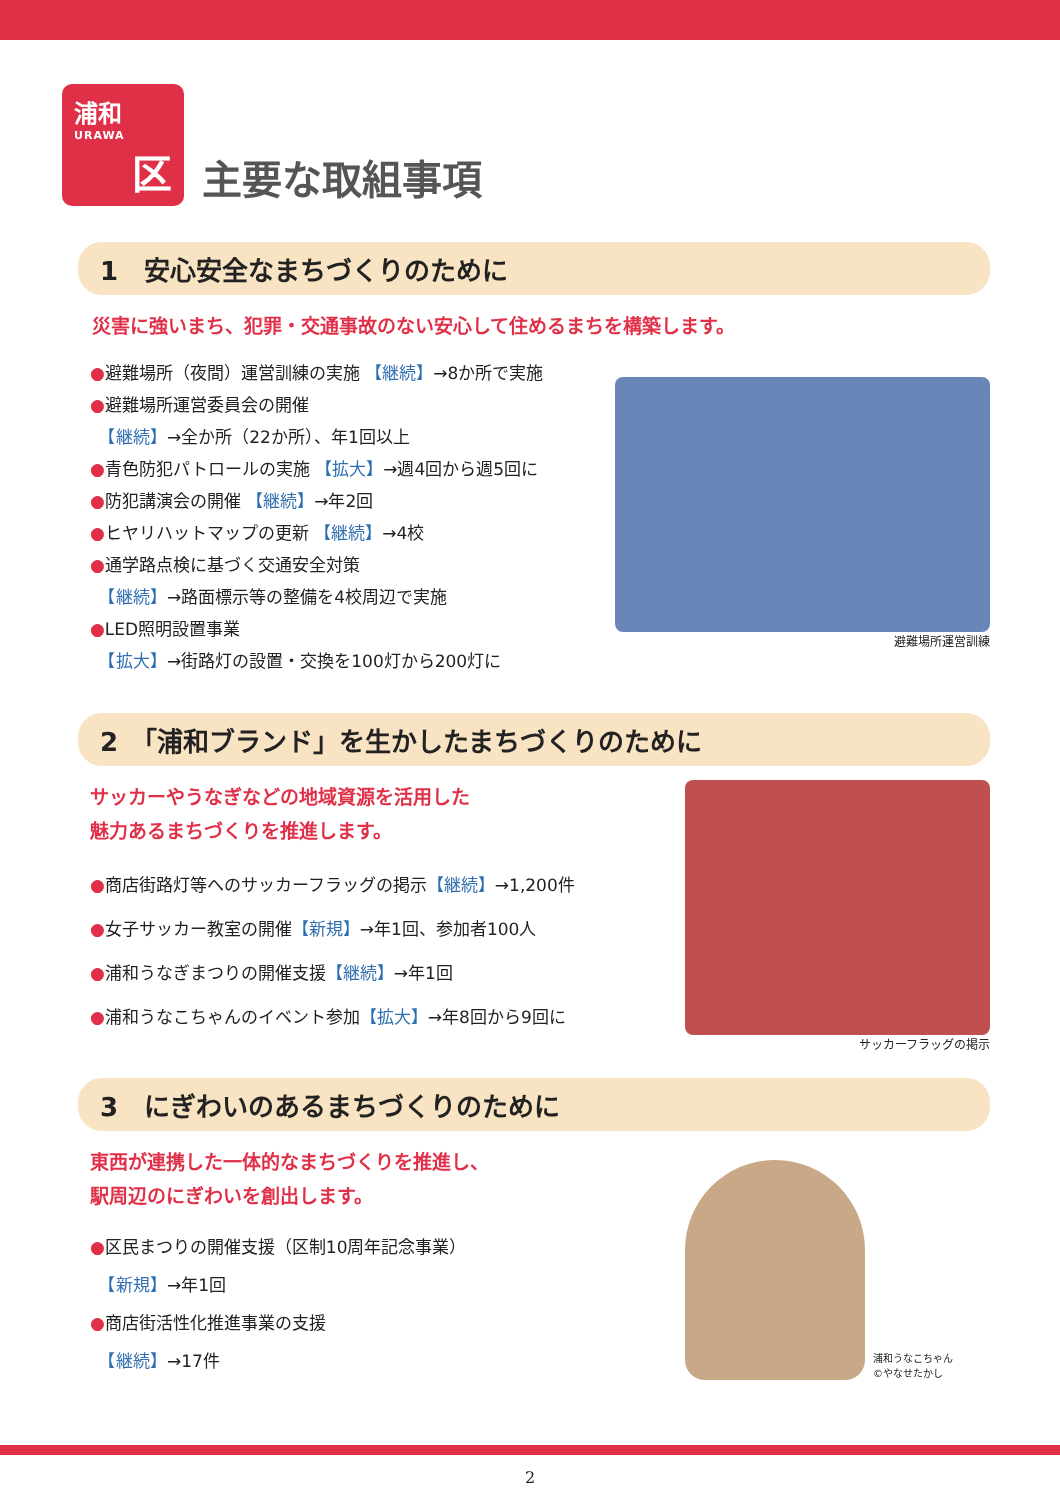浦和
URAWA
区
主要な取組事項
1　安心安全なまちづくりのために
災害に強いまち、犯罪・交通事故のない安心して住めるまちを構築します。
●避難場所（夜間）運営訓練の実施 【継続】→8か所で実施
●避難場所運営委員会の開催
　【継続】→全か所（22か所）、年1回以上
●青色防犯パトロールの実施 【拡大】→週4回から週5回に
●防犯講演会の開催 【継続】→年2回
●ヒヤリハットマップの更新 【継続】→4校
●通学路点検に基づく交通安全対策
　【継続】→路面標示等の整備を4校周辺で実施
●LED照明設置事業
　【拡大】→街路灯の設置・交換を100灯から200灯に
避難場所運営訓練
2　「浦和ブランド」を生かしたまちづくりのために
サッカーやうなぎなどの地域資源を活用した
魅力あるまちづくりを推進します。
●商店街路灯等へのサッカーフラッグの掲示【継続】→1,200件
●女子サッカー教室の開催【新規】→年1回、参加者100人
●浦和うなぎまつりの開催支援【継続】→年1回
●浦和うなこちゃんのイベント参加【拡大】→年8回から9回に
サッカーフラッグの掲示
3　にぎわいのあるまちづくりのために
東西が連携した一体的なまちづくりを推進し、
駅周辺のにぎわいを創出します。
●区民まつりの開催支援（区制10周年記念事業）
　【新規】→年1回
●商店街活性化推進事業の支援
　【継続】→17件
浦和うなこちゃん
©やなせたかし
2